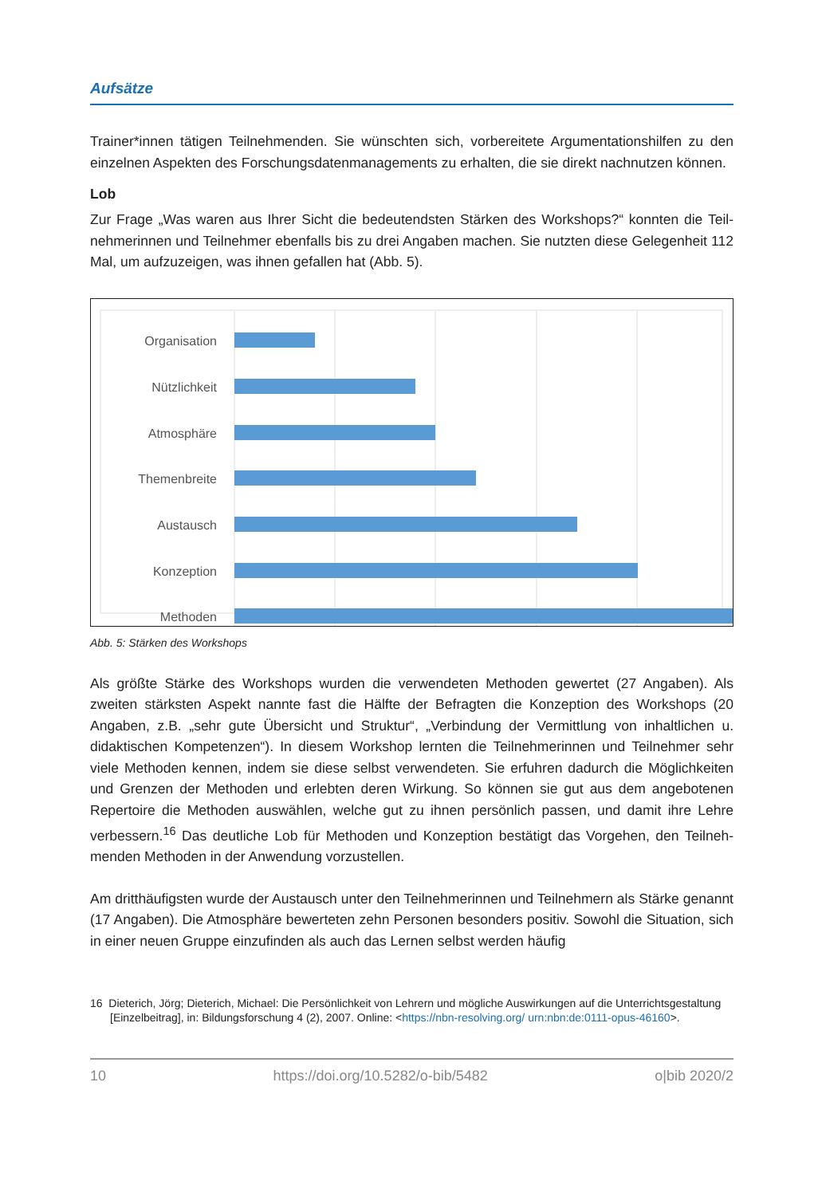Aufsätze
Trainer*innen tätigen Teilnehmenden. Sie wünschten sich, vorbereitete Argumentationshilfen zu den einzelnen Aspekten des Forschungsdatenmanagements zu erhalten, die sie direkt nachnutzen können.
Lob
Zur Frage „Was waren aus Ihrer Sicht die bedeutendsten Stärken des Workshops?“ konnten die Teil­nehmerinnen und Teilnehmer ebenfalls bis zu drei Angaben machen. Sie nutzten diese Gelegenheit 112 Mal, um aufzuzeigen, was ihnen gefallen hat (Abb. 5).
Organisation
Nützlichkeit
Atmosphäre
Themenbreite
Austausch
Konzeption
Methoden
Abb. 5: Stärken des Workshops
Als größte Stärke des Workshops wurden die verwendeten Methoden gewertet (27 Angaben). Als zweiten stärksten Aspekt nannte fast die Hälfte der Befragten die Konzeption des Workshops (20 Angaben, z.B. „sehr gute Übersicht und Struktur“, „Verbindung der Vermittlung von inhaltlichen u. didaktischen Kompetenzen“). In diesem Workshop lernten die Teilnehmerinnen und Teilnehmer sehr viele Methoden kennen, indem sie diese selbst verwendeten. Sie erfuhren dadurch die Möglichkeiten und Grenzen der Methoden und erlebten deren Wirkung. So können sie gut aus dem angebotenen Repertoire die Methoden auswählen, welche gut zu ihnen persönlich passen, und damit ihre Lehre verbessern.<sup>16</sup> Das deutliche Lob für Methoden und Konzeption bestätigt das Vorgehen, den Teilneh­menden Methoden in der Anwendung vorzustellen.
Am dritthäufigsten wurde der Austausch unter den Teilnehmerinnen und Teilnehmern als Stärke genannt (17 Angaben). Die Atmosphäre bewerteten zehn Personen besonders positiv. Sowohl die Situation, sich in einer neuen Gruppe einzufinden als auch das Lernen selbst werden häufig
16 Dieterich, Jörg; Dieterich, Michael: Die Persönlichkeit von Lehrern und mögliche Auswirkungen auf die Unterrichtsgestaltung [Einzelbeitrag], in: Bildungsforschung 4 (2), 2007. Online: <https://nbn-resolving.org/ urn:nbn:de:0111-opus-46160>.
10 https://doi.org/10.5282/o-bib/5482 o|bib 2020/2